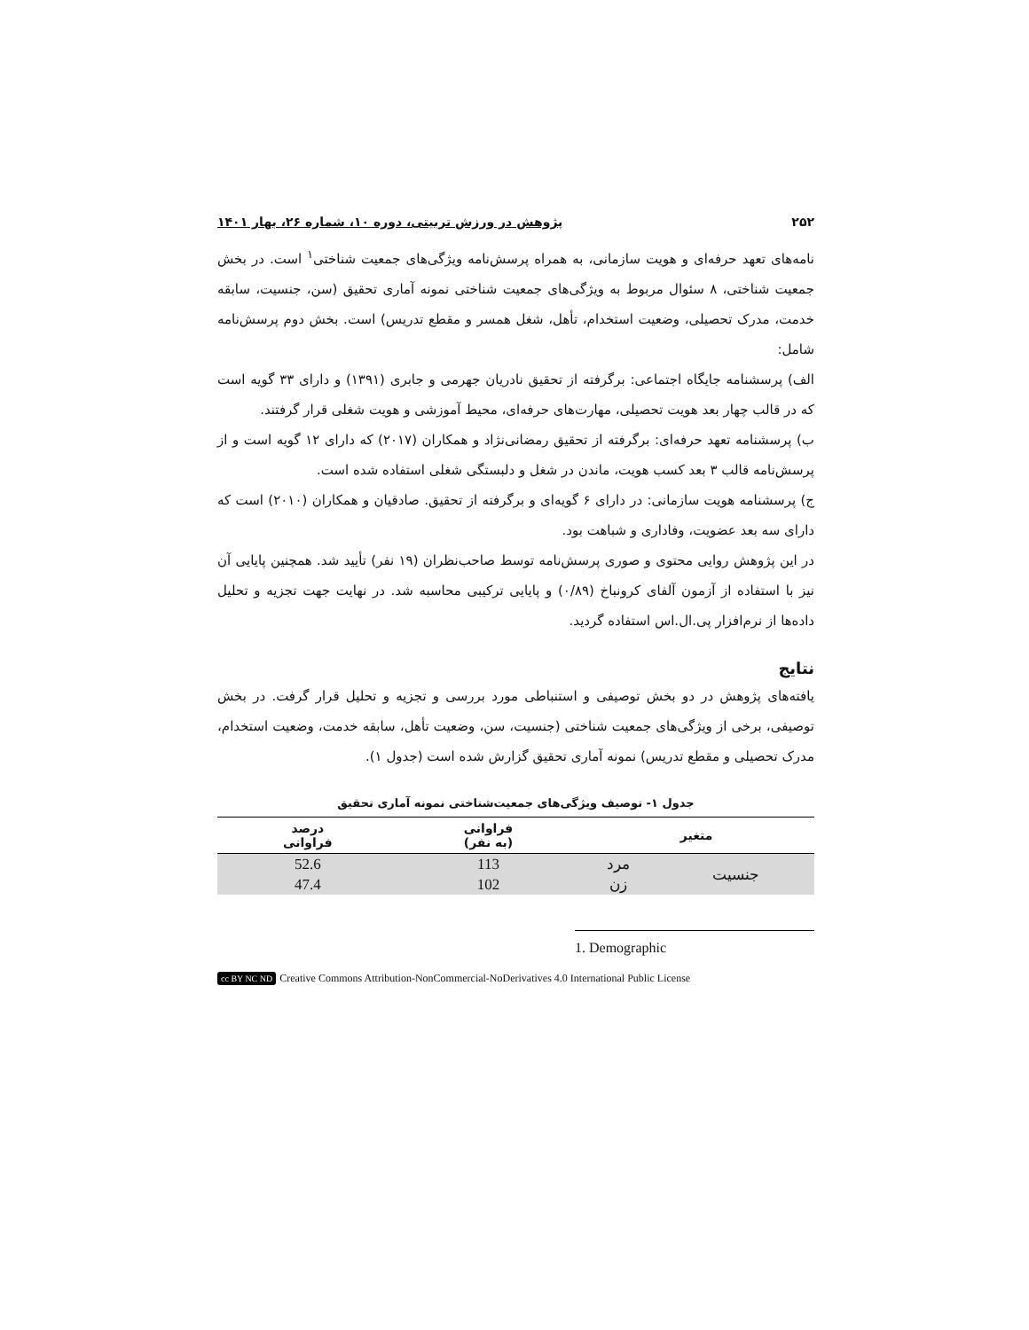۲۵۲ پژوهش در ورزش تربیتی، دوره ۱۰، شماره ۲۶، بهار ۱۴۰۱
نامه‌های تعهد حرفه‌ای و هویت سازمانی، به همراه پرسش‌نامه ویژگی‌های جمعیت شناختی<sup>۱</sup> است. در بخش جمعیت شناختی، ۸ سئوال مربوط به ویژگی‌های جمعیت شناختی نمونه آماری تحقیق (سن، جنسیت، سابقه خدمت، مدرک تحصیلی، وضعیت استخدام، تأهل، شغل همسر و مقطع تدریس) است. بخش دوم پرسش‌نامه شامل:
الف) پرسشنامه جایگاه اجتماعی: برگرفته از تحقیق نادریان جهرمی و جابری (۱۳۹۱) و دارای ۳۳ گویه است که در قالب چهار بعد هویت تحصیلی، مهارت‌های حرفه‌ای، محیط آموزشی و هویت شغلی قرار گرفتند.
ب) پرسشنامه تعهد حرفه‌ای: برگرفته از تحقیق رمضانی‌نژاد و همکاران (۲۰۱۷) که دارای ۱۲ گویه است و از پرسش‌نامه قالب ۳ بعد کسب هویت، ماندن در شغل و دلبستگی شغلی استفاده شده است.
ج) پرسشنامه هویت سازمانی: در دارای ۶ گویه‌ای و برگرفته از تحقیق. صادقیان و همکاران (۲۰۱۰) است که دارای سه بعد عضویت، وفاداری و شباهت بود.
در این پژوهش روایی محتوی و صوری پرسش‌نامه توسط صاحب‌نظران (۱۹ نفر) تأیید شد. همچنین پایایی آن نیز با استفاده از آزمون آلفای کرونباخ (۰/۸۹) و پایایی ترکیبی محاسبه شد. در نهایت جهت تجزیه و تحلیل داده‌ها از نرم‌افزار پی.ال.اس استفاده گردید.
نتایج
یافته‌های پژوهش در دو بخش توصیفی و استنباطی مورد بررسی و تجزیه و تحلیل قرار گرفت. در بخش توصیفی، برخی از ویژگی‌های جمعیت شناختی (جنسیت، سن، وضعیت تأهل، سابقه خدمت، وضعیت استخدام، مدرک تحصیلی و مقطع تدریس) نمونه آماری تحقیق گزارش شده است (جدول ۱).
جدول ۱- توصیف ویژگی‌های جمعیت‌شناختی نمونه آماری تحقیق
| متغیر | | فراوانی (به نفر) | درصد فراوانی |
| --- | --- | --- | --- |
| جنسیت | مرد | 113 | 52.6 |
| | زن | 102 | 47.4 |
1. Demographic
cc BY NC ND Creative Commons Attribution-NonCommercial-NoDerivatives 4.0 International Public License